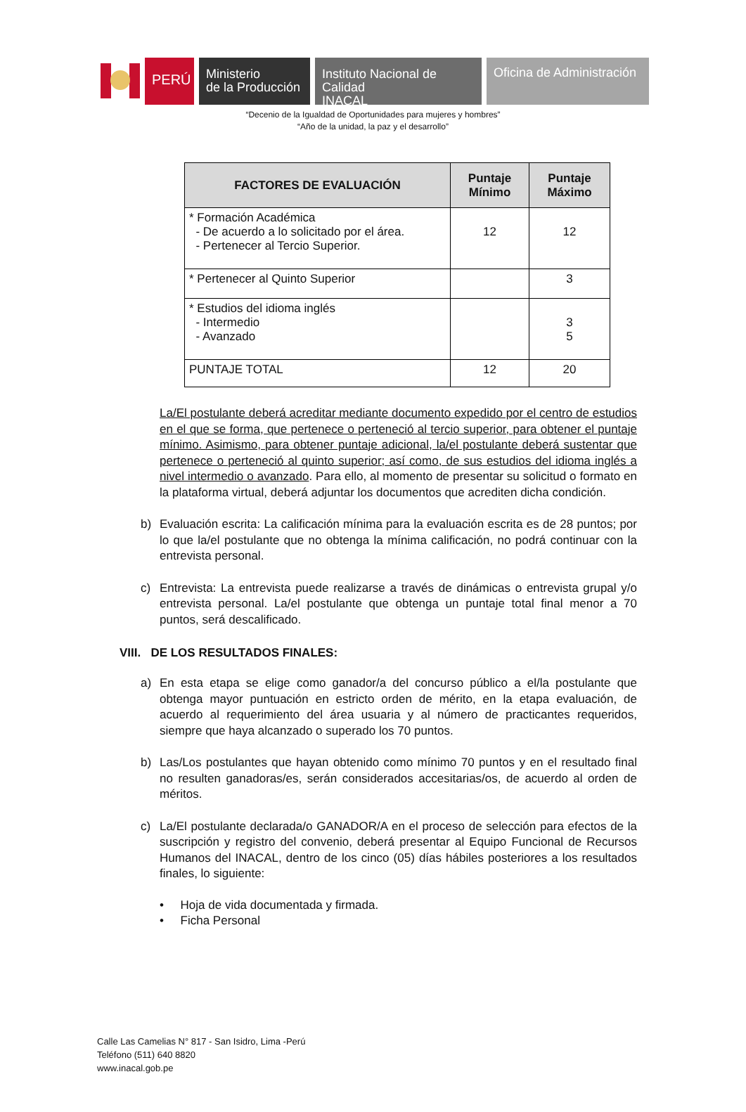PERÚ
Ministerio
de la Producción
Instituto Nacional de Calidad
INACAL
Oficina de Administración
“Decenio de la Igualdad de Oportunidades para mujeres y hombres”
“Año de la unidad, la paz y el desarrollo”
| FACTORES DE EVALUACIÓN | Puntaje Mínimo | Puntaje Máximo |
| --- | --- | --- |
| * Formación Académica - De acuerdo a lo solicitado por el área. - Pertenecer al Tercio Superior. | 12 | 12 |
| * Pertenecer al Quinto Superior | | 3 |
| * Estudios del idioma inglés - Intermedio - Avanzado | | 3 5 |
| PUNTAJE TOTAL | 12 | 20 |
La/El postulante deberá acreditar mediante documento expedido por el centro de estudios en el que se forma, que pertenece o perteneció al tercio superior, para obtener el puntaje mínimo. Asimismo, para obtener puntaje adicional, la/el postulante deberá sustentar que pertenece o perteneció al quinto superior; así como, de sus estudios del idioma inglés a nivel intermedio o avanzado. Para ello, al momento de presentar su solicitud o formato en la plataforma virtual, deberá adjuntar los documentos que acrediten dicha condición.
b) Evaluación escrita: La calificación mínima para la evaluación escrita es de 28 puntos; por lo que la/el postulante que no obtenga la mínima calificación, no podrá continuar con la entrevista personal.
c) Entrevista: La entrevista puede realizarse a través de dinámicas o entrevista grupal y/o entrevista personal. La/el postulante que obtenga un puntaje total final menor a 70 puntos, será descalificado.
VIII. DE LOS RESULTADOS FINALES:
a) En esta etapa se elige como ganador/a del concurso público a el/la postulante que obtenga mayor puntuación en estricto orden de mérito, en la etapa evaluación, de acuerdo al requerimiento del área usuaria y al número de practicantes requeridos, siempre que haya alcanzado o superado los 70 puntos.
b) Las/Los postulantes que hayan obtenido como mínimo 70 puntos y en el resultado final no resulten ganadoras/es, serán considerados accesitarias/os, de acuerdo al orden de méritos.
c) La/El postulante declarada/o GANADOR/A en el proceso de selección para efectos de la suscripción y registro del convenio, deberá presentar al Equipo Funcional de Recursos Humanos del INACAL, dentro de los cinco (05) días hábiles posteriores a los resultados finales, lo siguiente:
• Hoja de vida documentada y firmada.
• Ficha Personal
Calle Las Camelias N° 817 - San Isidro, Lima -Perú
Teléfono (511) 640 8820
www.inacal.gob.pe